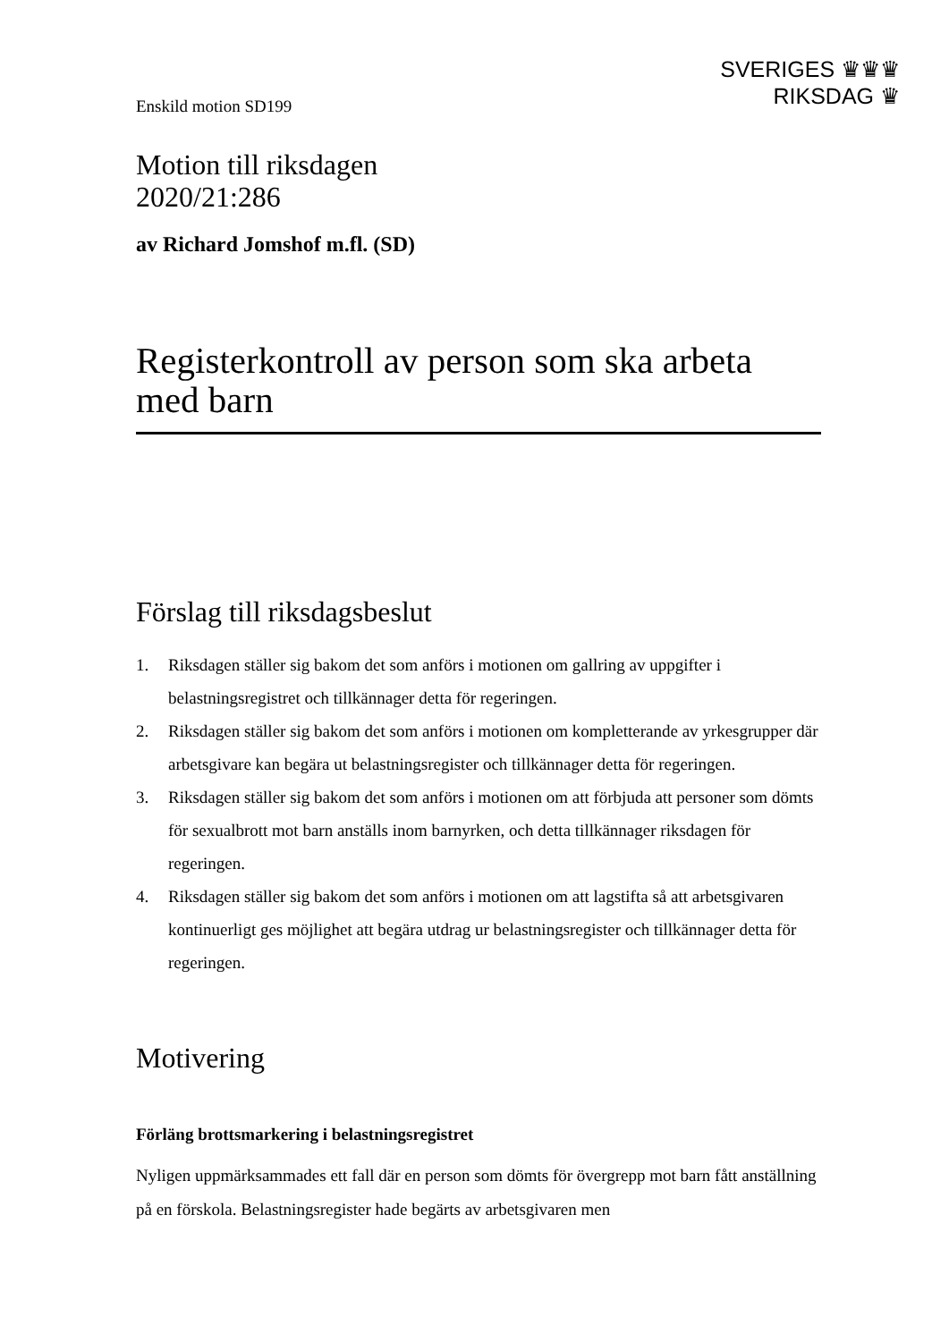SVERIGES ♛♛♛
RIKSDAG ♛
Enskild motion SD199
Motion till riksdagen
2020/21:286
av Richard Jomshof m.fl. (SD)
Registerkontroll av person som ska arbeta med barn
Förslag till riksdagsbeslut
1. Riksdagen ställer sig bakom det som anförs i motionen om gallring av uppgifter i belastningsregistret och tillkännager detta för regeringen.
2. Riksdagen ställer sig bakom det som anförs i motionen om kompletterande av yrkesgrupper där arbetsgivare kan begära ut belastningsregister och tillkännager detta för regeringen.
3. Riksdagen ställer sig bakom det som anförs i motionen om att förbjuda att personer som dömts för sexualbrott mot barn anställs inom barnyrken, och detta tillkännager riksdagen för regeringen.
4. Riksdagen ställer sig bakom det som anförs i motionen om att lagstifta så att arbetsgivaren kontinuerligt ges möjlighet att begära utdrag ur belastningsregister och tillkännager detta för regeringen.
Motivering
Förläng brottsmarkering i belastningsregistret
Nyligen uppmärksammades ett fall där en person som dömts för övergrepp mot barn fått anställning på en förskola. Belastningsregister hade begärts av arbetsgivaren men